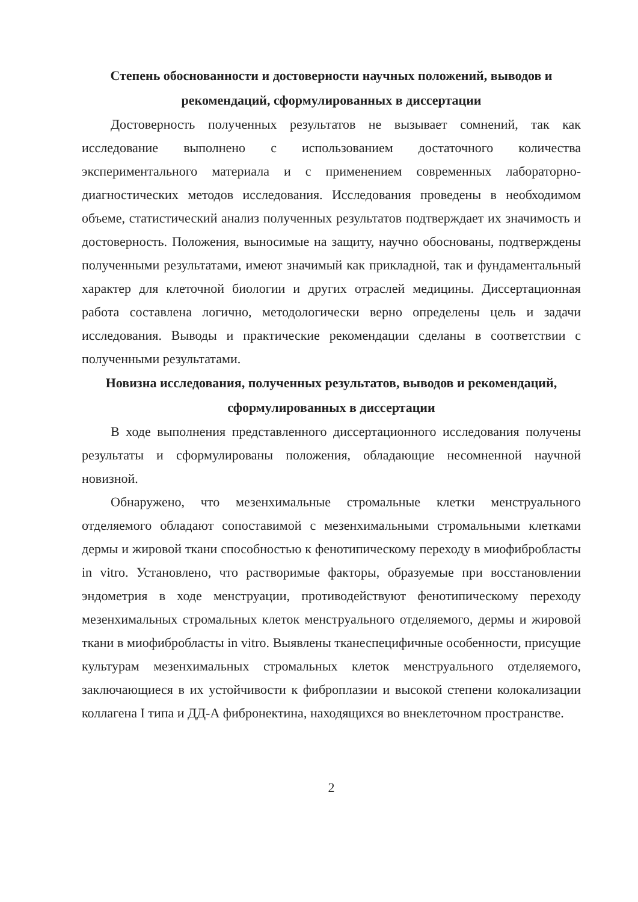Степень обоснованности и достоверности научных положений, выводов и рекомендаций, сформулированных в диссертации
Достоверность полученных результатов не вызывает сомнений, так как исследование выполнено с использованием достаточного количества экспериментального материала и с применением современных лабораторно-диагностических методов исследования. Исследования проведены в необходимом объеме, статистический анализ полученных результатов подтверждает их значимость и достоверность. Положения, выносимые на защиту, научно обоснованы, подтверждены полученными результатами, имеют значимый как прикладной, так и фундаментальный характер для клеточной биологии и других отраслей медицины. Диссертационная работа составлена логично, методологически верно определены цель и задачи исследования. Выводы и практические рекомендации сделаны в соответствии с полученными результатами.
Новизна исследования, полученных результатов, выводов и рекомендаций, сформулированных в диссертации
В ходе выполнения представленного диссертационного исследования получены результаты и сформулированы положения, обладающие несомненной научной новизной.
Обнаружено, что мезенхимальные стромальные клетки менструального отделяемого обладают сопоставимой с мезенхимальными стромальными клетками дермы и жировой ткани способностью к фенотипическому переходу в миофибробласты in vitro. Установлено, что растворимые факторы, образуемые при восстановлении эндометрия в ходе менструации, противодействуют фенотипическому переходу мезенхимальных стромальных клеток менструального отделяемого, дермы и жировой ткани в миофибробласты in vitro. Выявлены тканеспецифичные особенности, присущие культурам мезенхимальных стромальных клеток менструального отделяемого, заключающиеся в их устойчивости к фиброплазии и высокой степени колокализации коллагена I типа и ДД-А фибронектина, находящихся во внеклеточном пространстве.
2